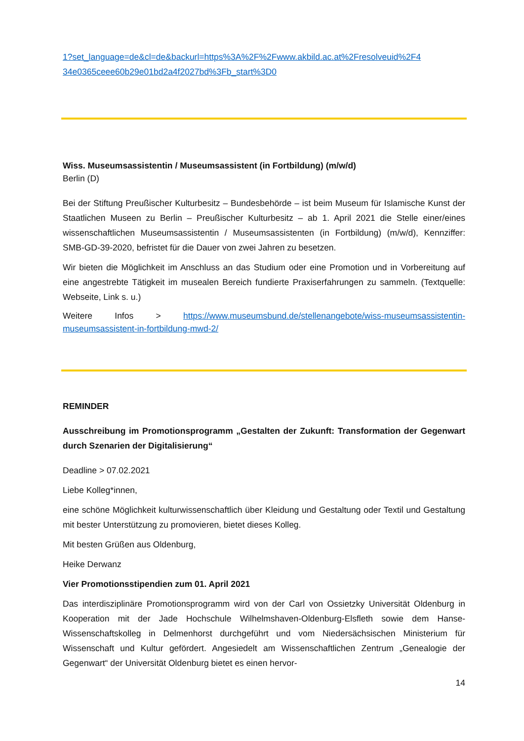1?set_language=de&cl=de&backurl=https%3A%2F%2Fwww.akbild.ac.at%2Fresolveuid%2F4 34e0365ceee60b29e01bd2a4f2027bd%3Fb_start%3D0
Wiss. Museumsassistentin / Museumsassistent (in Fortbildung) (m/w/d)
Berlin (D)
Bei der Stiftung Preußischer Kulturbesitz – Bundesbehörde – ist beim Museum für Islamische Kunst der Staatlichen Museen zu Berlin – Preußischer Kulturbesitz – ab 1. April 2021 die Stelle einer/eines wissenschaftlichen Museumsassistentin / Museumsassistenten (in Fortbildung) (m/w/d), Kennziffer: SMB-GD-39-2020, befristet für die Dauer von zwei Jahren zu besetzen.
Wir bieten die Möglichkeit im Anschluss an das Studium oder eine Promotion und in Vorbereitung auf eine angestrebte Tätigkeit im musealen Bereich fundierte Praxiserfahrungen zu sammeln. (Textquelle: Webseite, Link s. u.)
Weitere Infos > https://www.museumsbund.de/stellenangebote/wiss-museumsassistentin-museumsassistent-in-fortbildung-mwd-2/
REMINDER
Ausschreibung im Promotionsprogramm „Gestalten der Zukunft: Transformation der Gegenwart durch Szenarien der Digitalisierung“
Deadline > 07.02.2021
Liebe Kolleg*innen,
eine schöne Möglichkeit kulturwissenschaftlich über Kleidung und Gestaltung oder Textil und Gestaltung mit bester Unterstützung zu promovieren, bietet dieses Kolleg.
Mit besten Grüßen aus Oldenburg,
Heike Derwanz
Vier Promotionsstipendien zum 01. April 2021
Das interdisziplinäre Promotionsprogramm wird von der Carl von Ossietzky Universität Oldenburg in Kooperation mit der Jade Hochschule Wilhelmshaven-Oldenburg-Elsfleth sowie dem Hanse-Wissenschaftskolleg in Delmenhorst durchgeführt und vom Niedersächsischen Ministerium für Wissenschaft und Kultur gefördert. Angesiedelt am Wissenschaftlichen Zentrum „Genealogie der Gegenwart“ der Universität Oldenburg bietet es einen hervor-
14